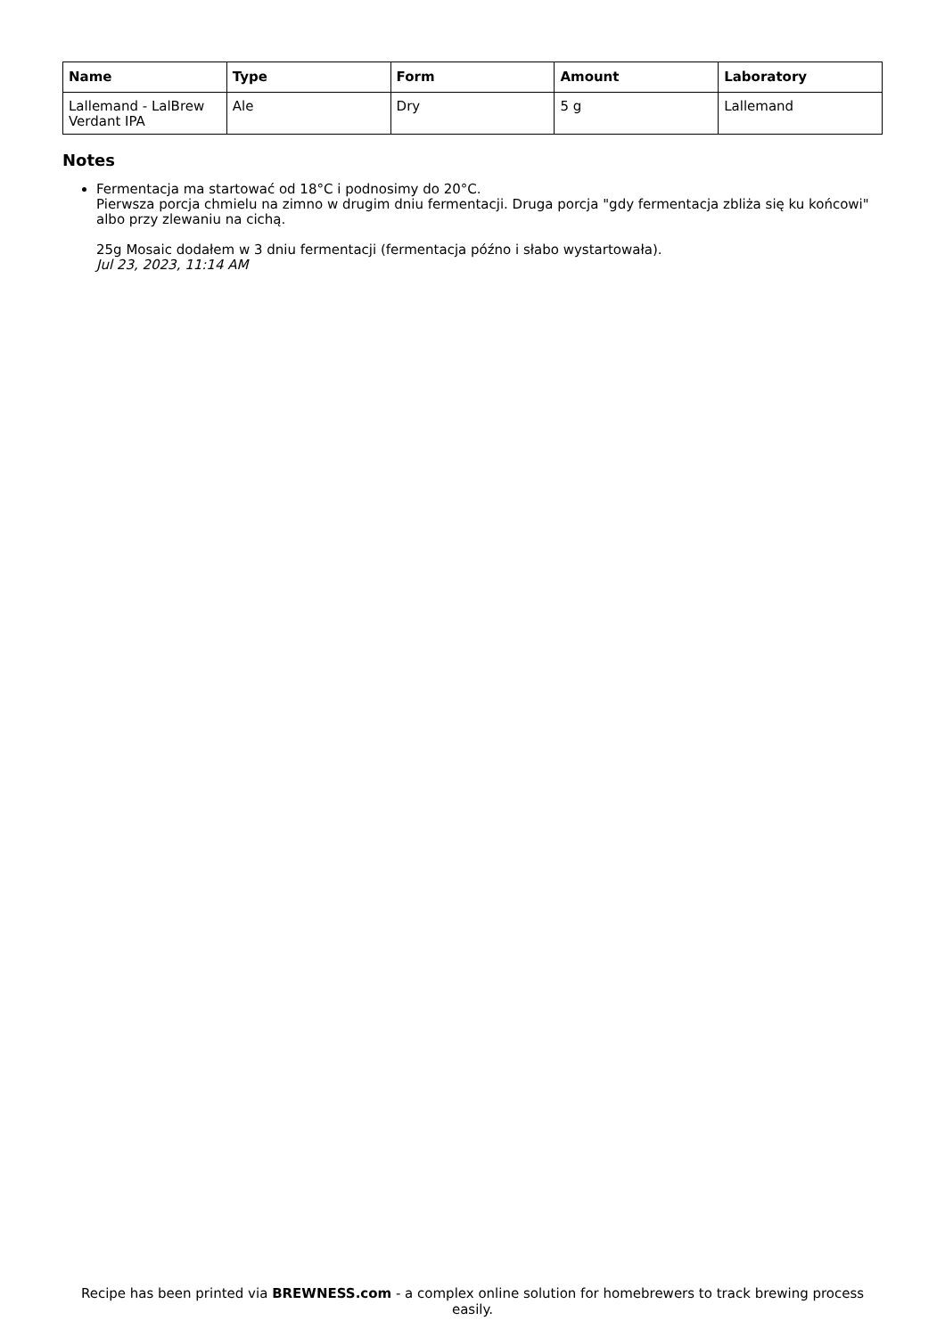| Name | Type | Form | Amount | Laboratory |
| --- | --- | --- | --- | --- |
| Lallemand - LalBrew Verdant IPA | Ale | Dry | 5 g | Lallemand |
Notes
Fermentacja ma startować od 18°C i podnosimy do 20°C.
Pierwsza porcja chmielu na zimno w drugim dniu fermentacji. Druga porcja "gdy fermentacja zbliża się ku końcowi" albo przy zlewaniu na cichą.
25g Mosaic dodałem w 3 dniu fermentacji (fermentacja późno i słabo wystartowała).
Jul 23, 2023, 11:14 AM
Recipe has been printed via BREWNESS.com - a complex online solution for homebrewers to track brewing process easily.